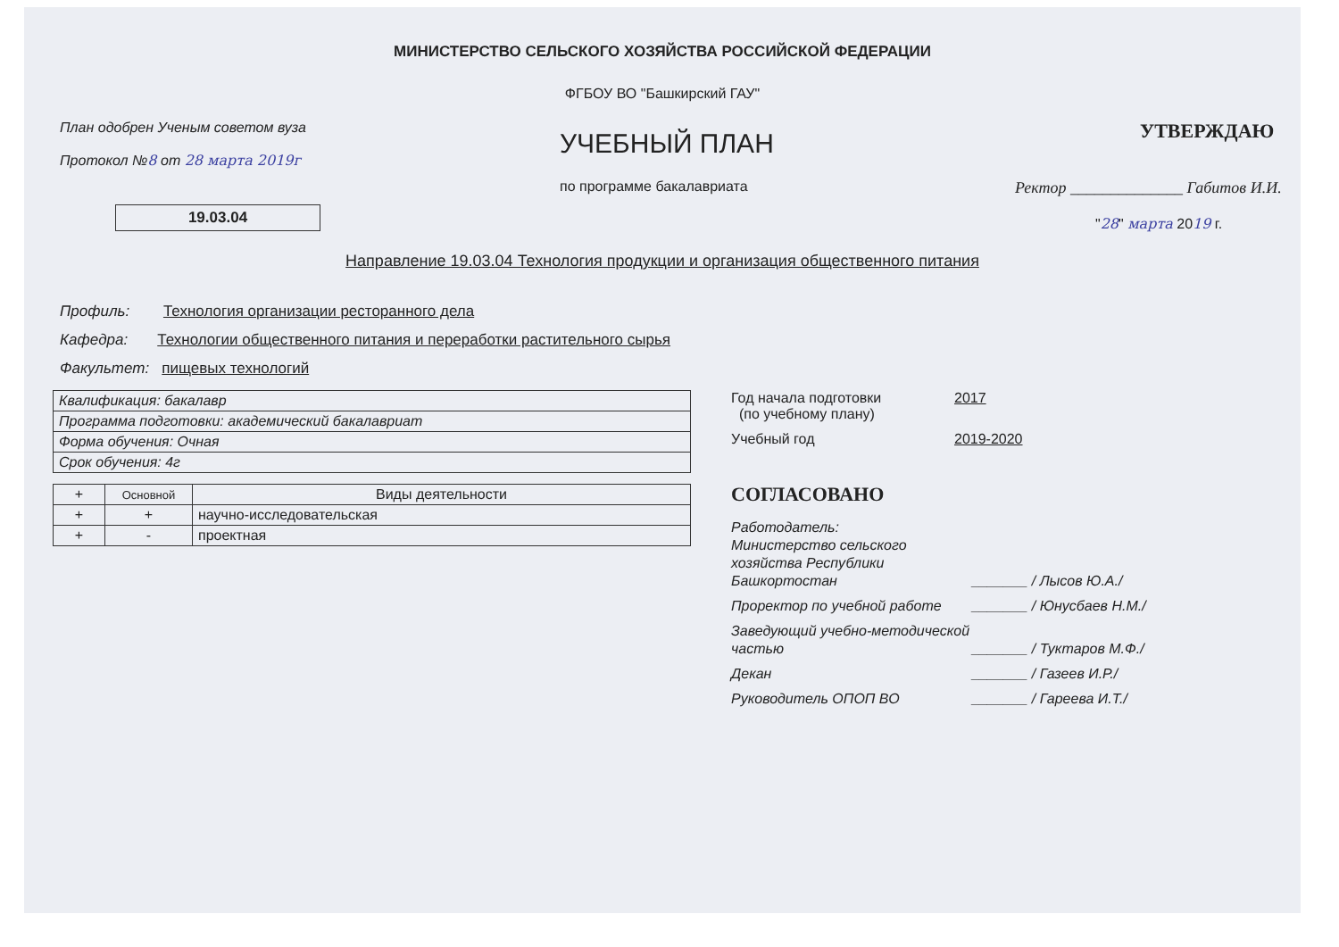МИНИСТЕРСТВО СЕЛЬСКОГО ХОЗЯЙСТВА РОССИЙСКОЙ ФЕДЕРАЦИИ
ФГБОУ ВО "Башкирский ГАУ"
План одобрен Ученым советом вуза
Протокол №8 от 28 марта 2019г
19.03.04
УЧЕБНЫЙ ПЛАН
по программе бакалавриата
УТВЕРЖДАЮ
Ректор ______________ Габитов И.И.
"28" марта 2019 г.
Направление 19.03.04 Технология продукции и организация общественного питания
Профиль: Технология организации ресторанного дела
Кафедра: Технологии общественного питания и переработки растительного сырья
Факультет: пищевых технологий
| Квалификация: бакалавр |
| Программа подготовки: академический бакалавриат |
| Форма обучения: Очная |
| Срок обучения: 4г |
| + | Основной | Виды деятельности |
| --- | --- | --- |
| + | + | научно-исследовательская |
| + | - | проектная |
Год начала подготовки
(по учебному плану)
2017
Учебный год 2019-2020
СОГЛАСОВАНО
Работодатель:
Министерство сельского хозяйства Республики Башкортостан
_______ / Лысов Ю.А./
Проректор по учебной работе _______ / Юнусбаев Н.М./
Заведующий учебно-методической частью
_______ / Туктаров М.Ф./
Декан _______ / Газеев И.Р./
Руководитель ОПОП ВО _______ / Гареева И.Т./